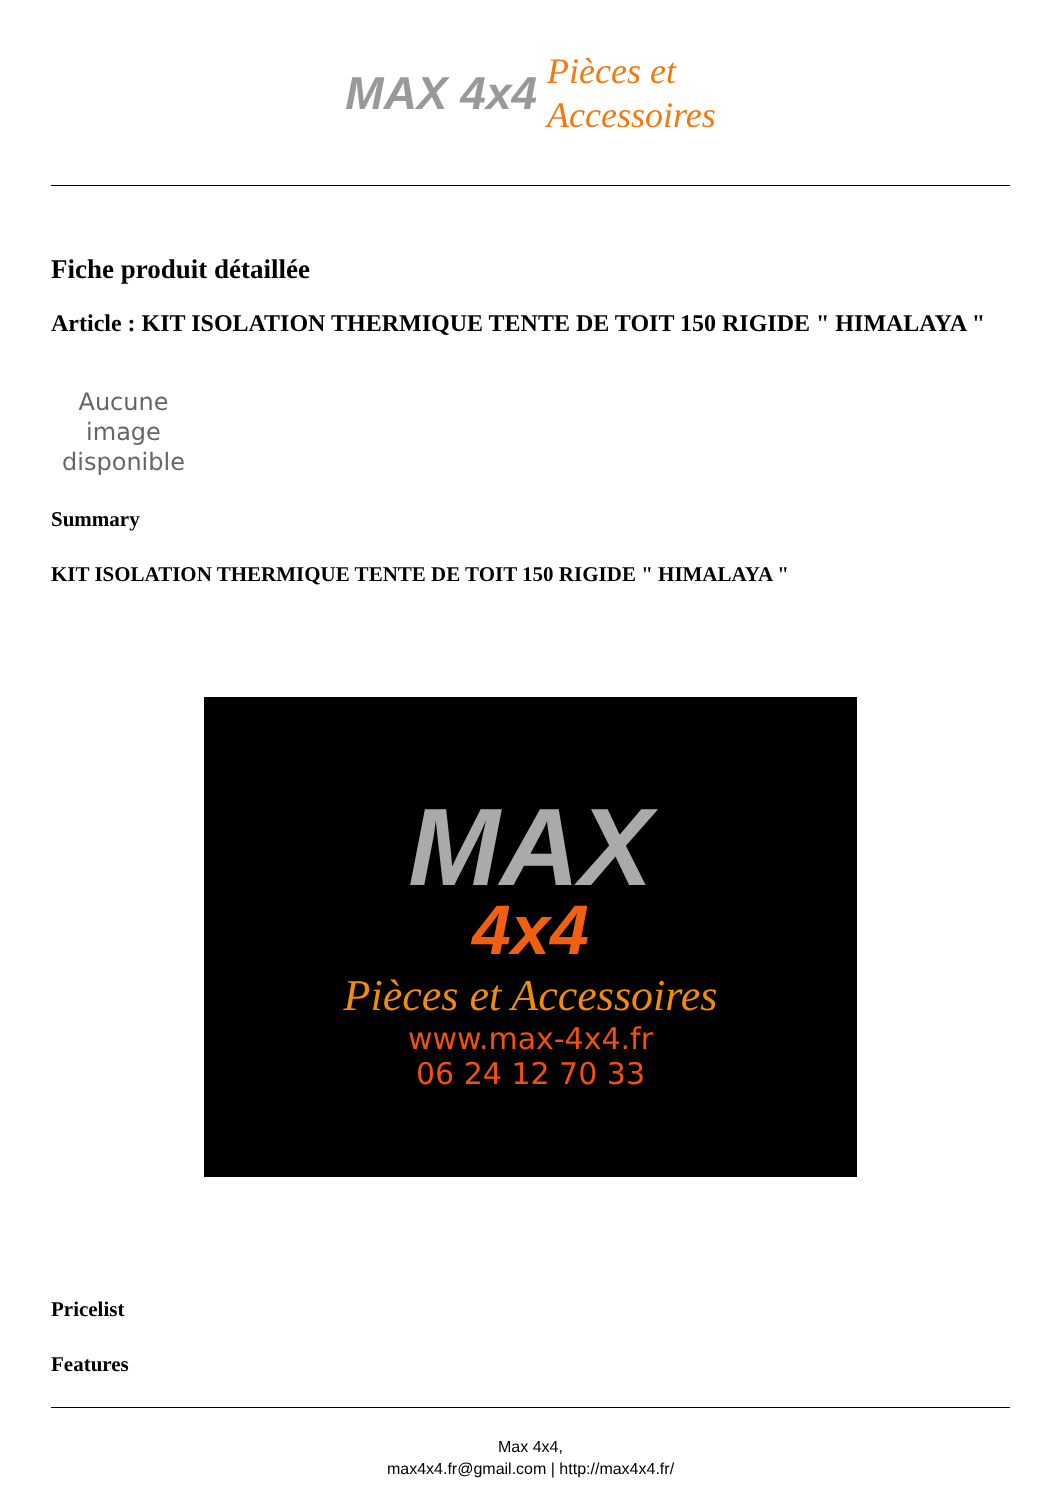MAX 4x4 Pièces et
Accessoires
Fiche produit détaillée
Article : KIT ISOLATION THERMIQUE TENTE DE TOIT 150 RIGIDE " HIMALAYA "
Aucune image disponible
Summary
KIT ISOLATION THERMIQUE TENTE DE TOIT 150 RIGIDE " HIMALAYA "
MAX
4x4
Pièces et Accessoires
www.max-4x4.fr
06 24 12 70 33
Pricelist
Features
Max 4x4,
max4x4.fr@gmail.com | http://max4x4.fr/